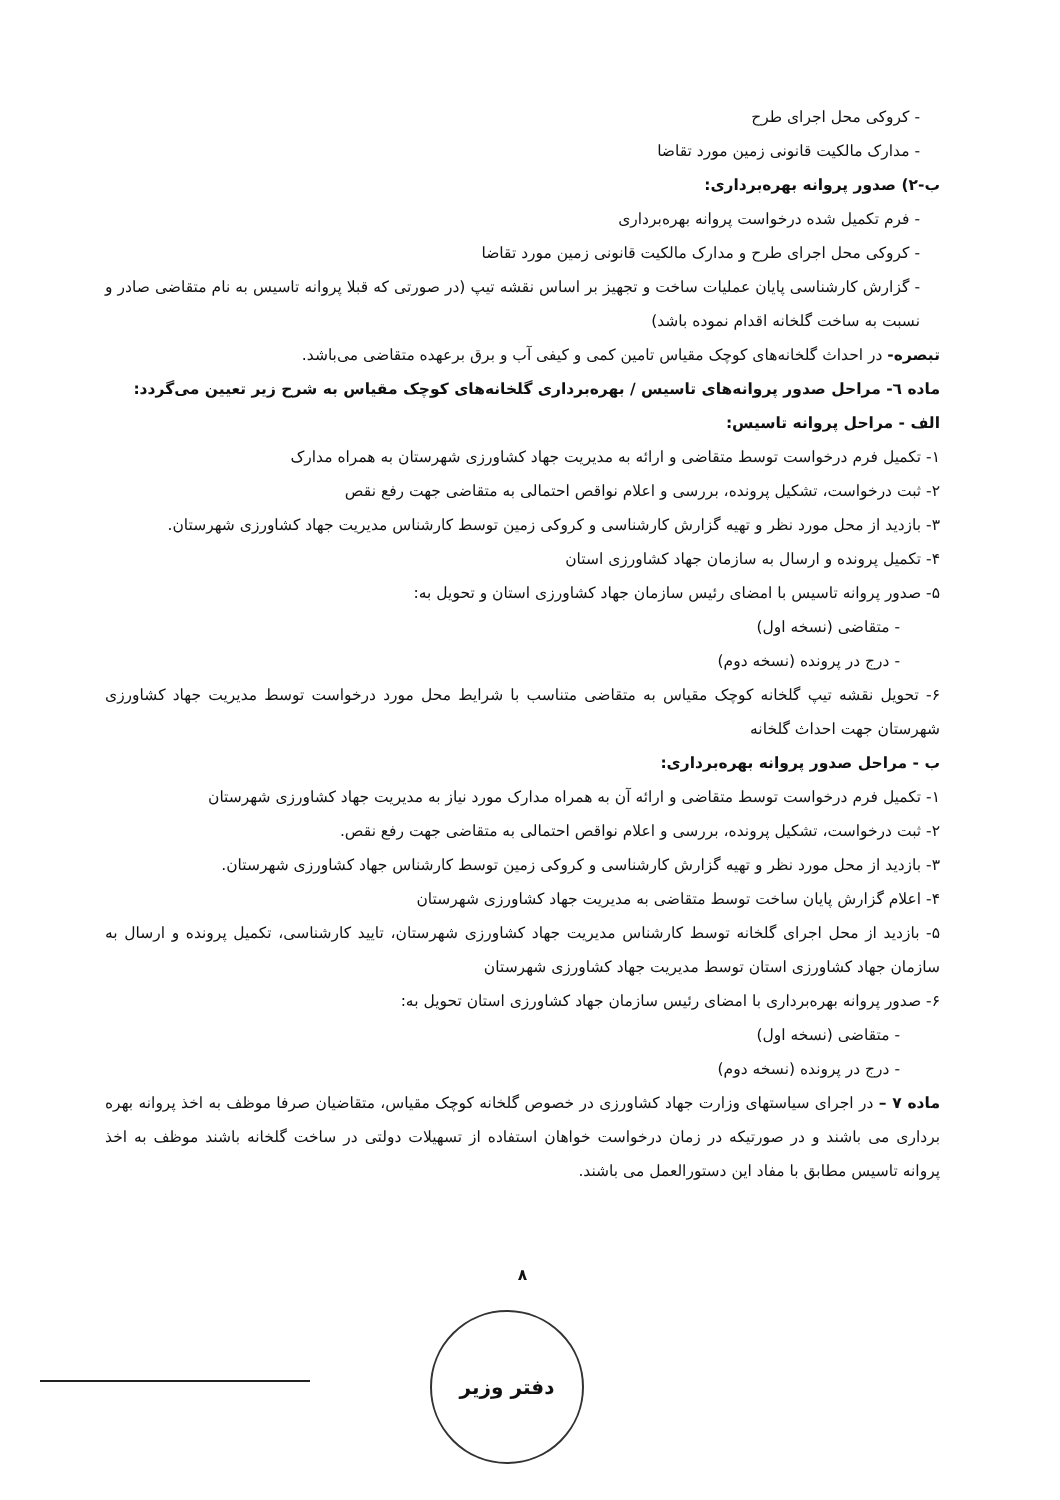- کروکی محل اجرای طرح
- مدارک مالکیت قانونی زمین مورد تقاضا
ب-۲) صدور پروانه بهره‌برداری:
- فرم تکمیل شده درخواست پروانه بهره‌برداری
- کروکی محل اجرای طرح و مدارک مالکیت قانونی زمین مورد تقاضا
- گزارش کارشناسی پایان عملیات ساخت و تجهیز بر اساس نقشه تیپ (در صورتی که قبلا پروانه تاسیس به نام متقاضی صادر و نسبت به ساخت گلخانه اقدام نموده باشد)
تبصره- در احداث گلخانه‌های کوچک مقیاس تامین کمی و کیفی آب و برق برعهده متقاضی می‌باشد.
ماده ٦- مراحل صدور پروانه‌های تاسیس / بهره‌برداری گلخانه‌های کوچک مقیاس به شرح زیر تعیین می‌گردد:
الف - مراحل پروانه تاسیس:
۱- تکمیل فرم درخواست توسط متقاضی و ارائه به مدیریت جهاد کشاورزی شهرستان به همراه مدارک
۲- ثبت درخواست، تشکیل پرونده، بررسی و اعلام نواقص احتمالی به متقاضی جهت رفع نقص
۳- بازدید از محل مورد نظر و تهیه گزارش کارشناسی و کروکی زمین توسط کارشناس مدیریت جهاد کشاورزی شهرستان.
۴- تکمیل پرونده و ارسال به سازمان جهاد کشاورزی استان
۵- صدور پروانه تاسیس با امضای رئیس سازمان جهاد کشاورزی استان و تحویل به:
- متقاضی (نسخه اول)
- درج در پرونده (نسخه دوم)
۶- تحویل نقشه تیپ گلخانه کوچک مقیاس به متقاضی متناسب با شرایط محل مورد درخواست توسط مدیریت جهاد کشاورزی شهرستان جهت احداث گلخانه
ب - مراحل صدور پروانه بهره‌برداری:
۱- تکمیل فرم درخواست توسط متقاضی و ارائه آن به همراه مدارک مورد نیاز به مدیریت جهاد کشاورزی شهرستان
۲- ثبت درخواست، تشکیل پرونده، بررسی و اعلام نواقص احتمالی به متقاضی جهت رفع نقص.
۳- بازدید از محل مورد نظر و تهیه گزارش کارشناسی و کروکی زمین توسط کارشناس جهاد کشاورزی شهرستان.
۴- اعلام گزارش پایان ساخت توسط متقاضی به مدیریت جهاد کشاورزی شهرستان
۵- بازدید از محل اجرای گلخانه توسط کارشناس مدیریت جهاد کشاورزی شهرستان، تایید کارشناسی، تکمیل پرونده و ارسال به سازمان جهاد کشاورزی استان توسط مدیریت جهاد کشاورزی شهرستان
۶- صدور پروانه بهره‌برداری با امضای رئیس سازمان جهاد کشاورزی استان تحویل به:
- متقاضی (نسخه اول)
- درج در پرونده (نسخه دوم)
ماده ۷ – در اجرای سیاستهای وزارت جهاد کشاورزی در خصوص گلخانه کوچک مقیاس، متقاضیان صرفا موظف به اخذ پروانه بهره برداری می باشند و در صورتیکه در زمان درخواست خواهان استفاده از تسهیلات دولتی در ساخت گلخانه باشند موظف به اخذ پروانه تاسیس مطابق با مفاد این دستورالعمل می باشند.
۸
دفتر وزیر